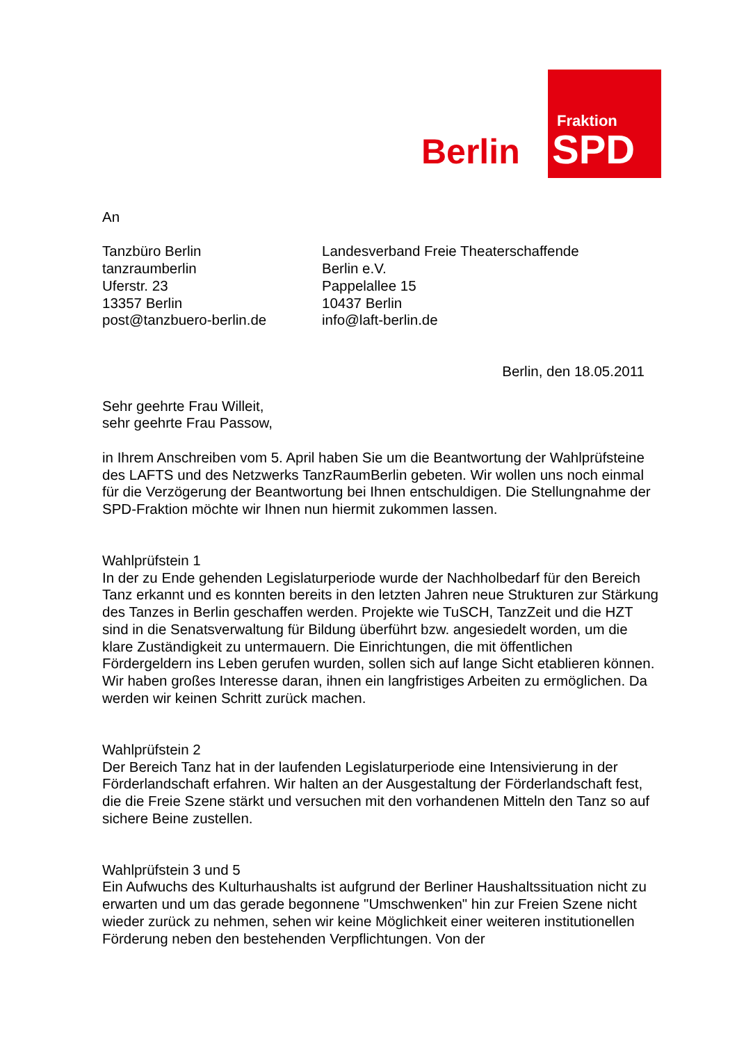Fraktion
SPD
Berlin
An
Tanzbüro Berlin
tanzraumberlin
Uferstr. 23
13357 Berlin
post@tanzbuero-berlin.de
Landesverband Freie Theaterschaffende
Berlin e.V.
Pappelallee 15
10437 Berlin
info@laft-berlin.de
Berlin, den 18.05.2011
Sehr geehrte Frau Willeit,
sehr geehrte Frau Passow,
in Ihrem Anschreiben vom 5. April haben Sie um die Beantwortung der Wahlprüfsteine des LAFTS und des Netzwerks TanzRaumBerlin gebeten. Wir wollen uns noch einmal für die Verzögerung der Beantwortung bei Ihnen entschuldigen. Die Stellungnahme der SPD-Fraktion möchte wir Ihnen nun hiermit zukommen lassen.
Wahlprüfstein 1
In der zu Ende gehenden Legislaturperiode wurde der Nachholbedarf für den Bereich Tanz erkannt und es konnten bereits in den letzten Jahren neue Strukturen zur Stärkung des Tanzes in Berlin geschaffen werden. Projekte wie TuSCH, TanzZeit und die HZT sind in die Senatsverwaltung für Bildung überführt bzw. angesiedelt worden, um die klare Zuständigkeit zu untermauern. Die Einrichtungen, die mit öffentlichen Fördergeldern ins Leben gerufen wurden, sollen sich auf lange Sicht etablieren können. Wir haben großes Interesse daran, ihnen ein langfristiges Arbeiten zu ermöglichen. Da werden wir keinen Schritt zurück machen.
Wahlprüfstein 2
Der Bereich Tanz hat in der laufenden Legislaturperiode eine Intensivierung in der Förderlandschaft erfahren. Wir halten an der Ausgestaltung der Förderlandschaft fest, die die Freie Szene stärkt und versuchen mit den vorhandenen Mitteln den Tanz so auf sichere Beine zustellen.
Wahlprüfstein 3 und 5
Ein Aufwuchs des Kulturhaushalts ist aufgrund der Berliner Haushaltssituation nicht zu erwarten und um das gerade begonnene "Umschwenken" hin zur Freien Szene nicht wieder zurück zu nehmen, sehen wir keine Möglichkeit einer weiteren institutionellen Förderung neben den bestehenden Verpflichtungen. Von der